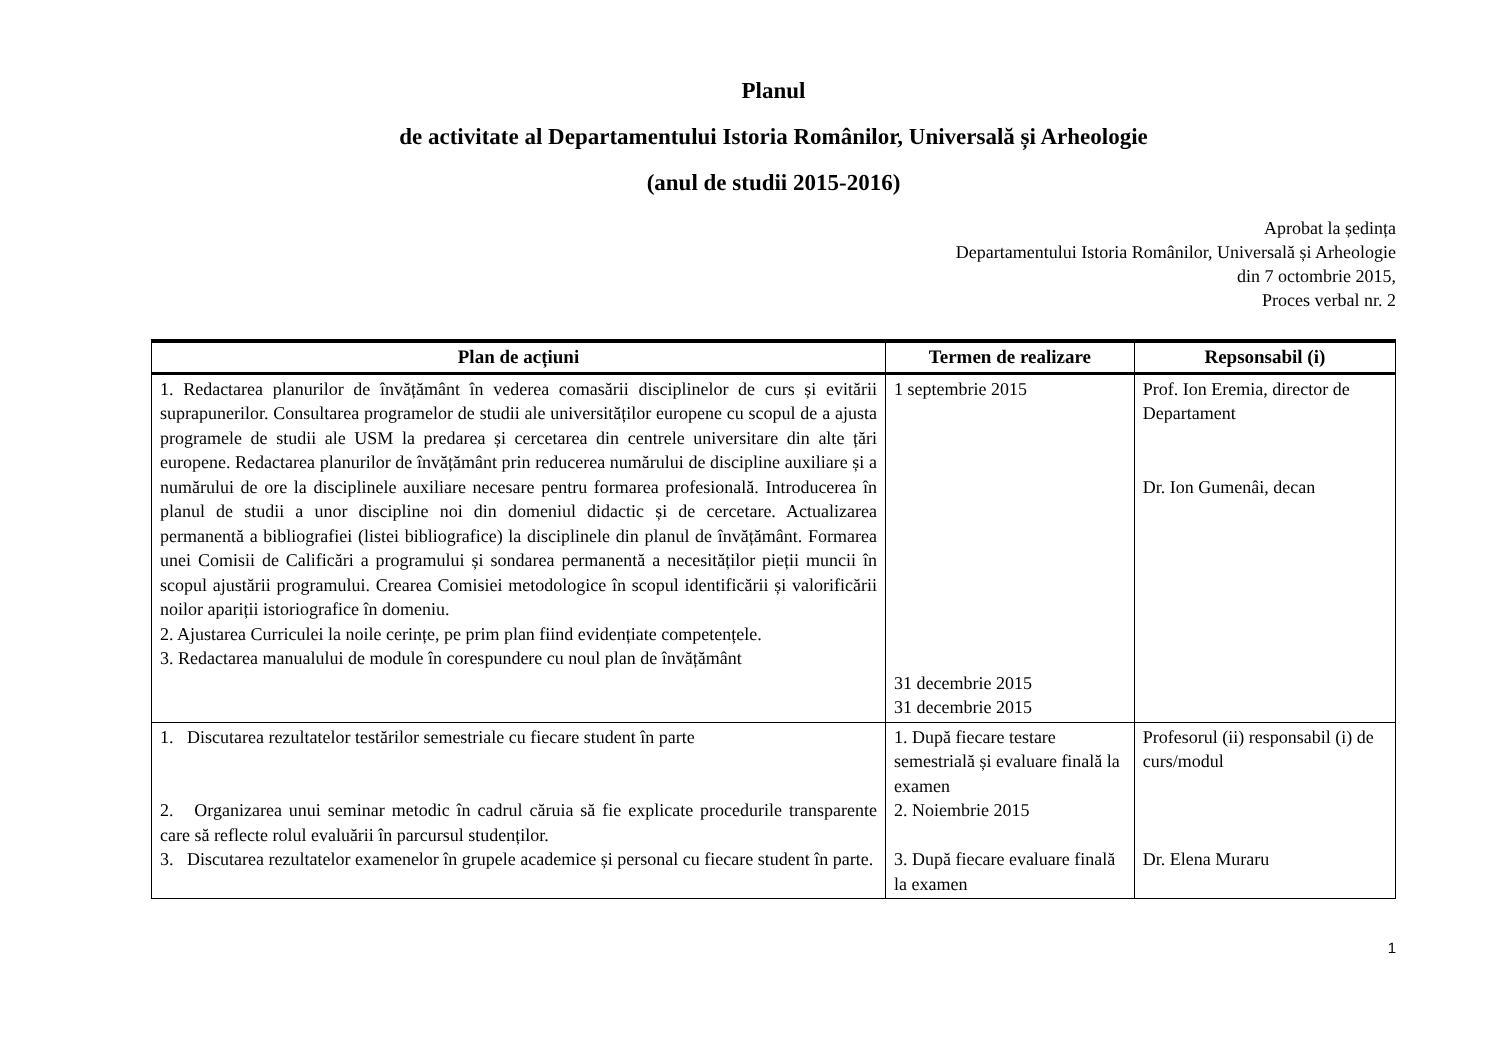Planul
de activitate al Departamentului Istoria Românilor, Universală și Arheologie
(anul de studii 2015-2016)
Aprobat la ședința
Departamentului Istoria Românilor, Universală și Arheologie
din 7 octombrie 2015,
Proces verbal nr. 2
| Plan de acțiuni | Termen de realizare | Repsonsabil (i) |
| --- | --- | --- |
| 1. Redactarea planurilor de învățământ în vederea comasării disciplinelor de curs și evitării suprapunerilor. Consultarea programelor de studii ale universităților europene cu scopul de a ajusta programele de studii ale USM la predarea și cercetarea din centrele universitare din alte țări europene. Redactarea planurilor de învățământ prin reducerea numărului de discipline auxiliare și a numărului de ore la disciplinele auxiliare necesare pentru formarea profesională. Introducerea în planul de studii a unor discipline noi din domeniul didactic și de cercetare. Actualizarea permanentă a bibliografiei (listei bibliografice) la disciplinele din planul de învățământ. Formarea unei Comisii de Calificări a programului și sondarea permanentă a necesităților pieții muncii în scopul ajustării programului. Crearea Comisiei metodologice în scopul identificării și valorificării noilor apariții istoriografice în domeniu. 2. Ajustarea Curriculei la noile cerințe, pe prim plan fiind evidențiate competențele. 3. Redactarea manualului de module în corespundere cu noul plan de învățământ | 1 septembrie 2015 31 decembrie 2015 31 decembrie 2015 | Prof. Ion Eremia, director de Departament Dr. Ion Gumenâi, decan |
| 1. Discutarea rezultatelor testărilor semestriale cu fiecare student în parte 2. Organizarea unui seminar metodic în cadrul căruia să fie explicate procedurile transparente care să reflecte rolul evaluării în parcursul studenților. 3. Discutarea rezultatelor examenelor în grupele academice și personal cu fiecare student în parte. | 1. După fiecare testare semestrială și evaluare finală la examen 2. Noiembrie 2015 3. După fiecare evaluare finală la examen | Profesorul (ii) responsabil (i) de curs/modul Dr. Elena Muraru |
1